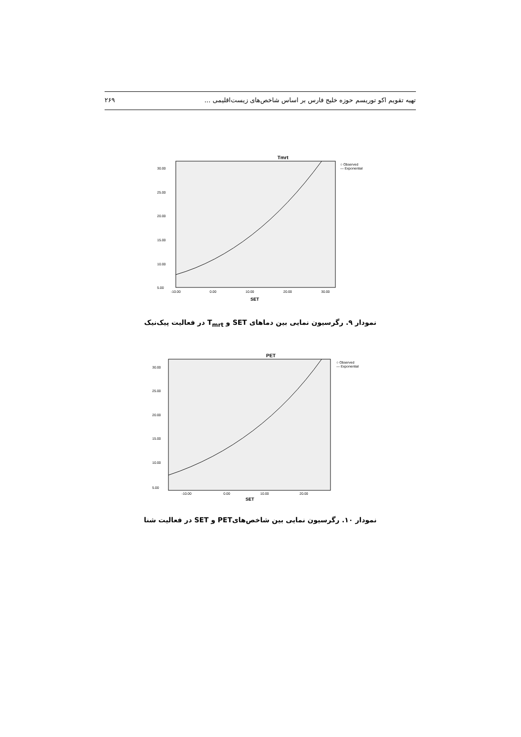تهیه تقویم اکو توریسم حوزه خلیج فارس بر اساس شاخص‌های زیست‌اقلیمی ... ۲۶۹
Tmrt
○ Observed
— Exponential
30.00
25.00
20.00
15.00
10.00
5.00
-10.00
0.00
10.00
20.00
30.00
SET
نمودار ۹. رگرسیون نمایی بین دماهای SET و T<sub>mrt</sub> در فعالیت پیک‌نیک
PET
○ Observed
— Exponential
30.00
25.00
20.00
15.00
10.00
5.00
-10.00
0.00
10.00
20.00
SET
نمودار ۱۰. رگرسیون نمایی بین شاخص‌هایPET و SET در فعالیت شنا